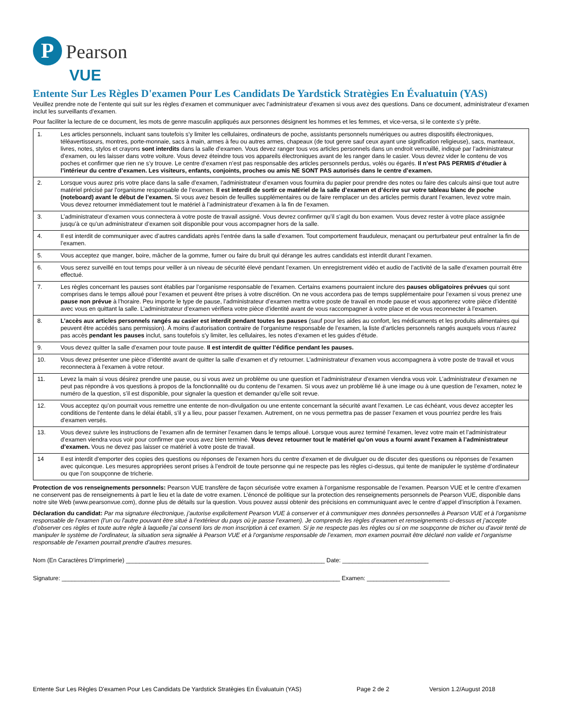P
Pearson
VUE
Entente Sur Les Règles D'examen Pour Les Candidats De Yardstick Stratègies En Évaluatuin (YAS)
Veuillez prendre note de l’entente qui suit sur les règles d’examen et communiquer avec l’administrateur d’examen si vous avez des questions. Dans ce document, administrateur d’examen inclut les surveillants d’examen.
Pour faciliter la lecture de ce document, les mots de genre masculin appliqués aux personnes désignent les hommes et les femmes, et vice-versa, si le contexte s’y prête.
| 1. | Les articles personnels, incluant sans toutefois s’y limiter les cellulaires, ordinateurs de poche, assistants personnels numériques ou autres dispositifs électroniques, téléavertisseurs, montres, porte-monnaie, sacs à main, armes à feu ou autres armes, chapeaux (de tout genre sauf ceux ayant une signification religieuse), sacs, manteaux, livres, notes, stylos et crayons sont interdits dans la salle d’examen. Vous devez ranger tous vos articles personnels dans un endroit verrouillé, indiqué par l’administrateur d’examen, ou les laisser dans votre voiture. Vous devez éteindre tous vos appareils électroniques avant de les ranger dans le casier. Vous devrez vider le contenu de vos poches et confirmer que rien ne s’y trouve. Le centre d’examen n’est pas responsable des articles personnels perdus, volés ou égarés. Il n’est PAS PERMIS d’étudier à l’intérieur du centre d’examen. Les visiteurs, enfants, conjoints, proches ou amis NE SONT PAS autorisés dans le centre d’examen. |
| 2. | Lorsque vous aurez pris votre place dans la salle d’examen, l’administrateur d’examen vous fournira du papier pour prendre des notes ou faire des calculs ainsi que tout autre matériel précisé par l’organisme responsable de l’examen. Il est interdit de sortir ce matériel de la salle d’examen et d’écrire sur votre tableau blanc de poche (noteboard) avant le début de l’examen. Si vous avez besoin de feuilles supplémentaires ou de faire remplacer un des articles permis durant l’examen, levez votre main. Vous devez retourner immédiatement tout le matériel à l’administrateur d’examen à la fin de l’examen. |
| 3. | L’administrateur d’examen vous connectera à votre poste de travail assigné. Vous devrez confirmer qu’il s’agit du bon examen. Vous devez rester à votre place assignée jusqu’à ce qu’un administrateur d’examen soit disponible pour vous accompagner hors de la salle. |
| 4. | Il est interdit de communiquer avec d’autres candidats après l’entrée dans la salle d’examen. Tout comportement frauduleux, menaçant ou perturbateur peut entraîner la fin de l’examen. |
| 5. | Vous acceptez que manger, boire, mâcher de la gomme, fumer ou faire du bruit qui dérange les autres candidats est interdit durant l’examen. |
| 6. | Vous serez surveillé en tout temps pour veiller à un niveau de sécurité élevé pendant l’examen. Un enregistrement vidéo et audio de l’activité de la salle d’examen pourrait être effectué. |
| 7. | Les règles concernant les pauses sont établies par l’organisme responsable de l’examen. Certains examens pourraient inclure des pauses obligatoires prévues qui sont comprises dans le temps alloué pour l’examen et peuvent être prises à votre discrétion. On ne vous accordera pas de temps supplémentaire pour l’examen si vous prenez une pause non prévue à l’horaire. Peu importe le type de pause, l’administrateur d’examen mettra votre poste de travail en mode pause et vous apporterez votre pièce d’identité avec vous en quittant la salle. L’administrateur d’examen vérifiera votre pièce d’identité avant de vous raccompagner à votre place et de vous reconnecter à l’examen. |
| 8. | L’accès aux articles personnels rangés au casier est interdit pendant toutes les pauses (sauf pour les aides au confort, les médicaments et les produits alimentaires qui peuvent être accédés sans permission). À moins d’autorisation contraire de l’organisme responsable de l’examen, la liste d’articles personnels rangés auxquels vous n’aurez pas accès pendant les pauses inclut, sans toutefois s’y limiter, les cellulaires, les notes d’examen et les guides d’étude. |
| 9. | Vous devez quitter la salle d’examen pour toute pause. Il est interdit de quitter l’édifice pendant les pauses. |
| 10. | Vous devez présenter une pièce d’identité avant de quitter la salle d’examen et d’y retourner. L’administrateur d’examen vous accompagnera à votre poste de travail et vous reconnectera à l’examen à votre retour. |
| 11. | Levez la main si vous désirez prendre une pause, ou si vous avez un problème ou une question et l’administrateur d’examen viendra vous voir. L’administrateur d’examen ne peut pas répondre à vos questions à propos de la fonctionnalité ou du contenu de l’examen. Si vous avez un problème lié à une image ou à une question de l’examen, notez le numéro de la question, s’il est disponible, pour signaler la question et demander qu’elle soit revue. |
| 12. | Vous acceptez qu’on pourrait vous remettre une entente de non-divulgation ou une entente concernant la sécurité avant l’examen. Le cas échéant, vous devez accepter les conditions de l’entente dans le délai établi, s’il y a lieu, pour passer l’examen. Autrement, on ne vous permettra pas de passer l’examen et vous pourriez perdre les frais d’examen versés. |
| 13. | Vous devez suivre les instructions de l’examen afin de terminer l’examen dans le temps alloué. Lorsque vous aurez terminé l’examen, levez votre main et l’administrateur d’examen viendra vous voir pour confirmer que vous avez bien terminé. Vous devez retourner tout le matériel qu’on vous a fourni avant l’examen à l’administrateur d’examen. Vous ne devez pas laisser ce matériel à votre poste de travail. |
| 14 | Il est interdit d’emporter des copies des questions ou réponses de l’examen hors du centre d’examen et de divulguer ou de discuter des questions ou réponses de l’examen avec quiconque. Les mesures appropriées seront prises à l’endroit de toute personne qui ne respecte pas les règles ci-dessus, qui tente de manipuler le système d’ordinateur ou que l’on soupçonne de tricherie. |
Protection de vos renseignements personnels: Pearson VUE transfère de façon sécurisée votre examen à l’organisme responsable de l’examen. Pearson VUE et le centre d’examen ne conservent pas de renseignements à part le lieu et la date de votre examen. L’énoncé de politique sur la protection des renseignements personnels de Pearson VUE, disponible dans notre site Web (www.pearsonvue.com), donne plus de détails sur la question. Vous pouvez aussi obtenir des précisions en communiquant avec le centre d’appel d’inscription à l’examen.
Déclaration du candidat: Par ma signature électronique, j’autorise explicitement Pearson VUE à conserver et à communiquer mes données personnelles à Pearson VUE et à l’organisme responsable de l’examen (l’un ou l’autre pouvant être situé à l’extérieur du pays où je passe l’examen). Je comprends les règles d’examen et renseignements ci-dessus et j’accepte d’observer ces règles et toute autre règle à laquelle j’ai consenti lors de mon inscription à cet examen. Si je ne respecte pas les règles ou si on me soupçonne de tricher ou d’avoir tenté de manipuler le système de l’ordinateur, la situation sera signalée à Pearson VUE et à l’organisme responsable de l’examen, mon examen pourrait être déclaré non valide et l’organisme responsable de l’examen pourrait prendre d’autres mesures.
Nom (En Caractères D’imprimerie) ____________________________________________________________ Date: __________________________
Signature: ____________________________________________________________________________________ Examen: _________________________
Entente Sur Les Règles D'examen Pour Les Candidats De Yardstick Stratègies En Évaluatuin (YAS) Page 2 de 2 Version 1.2/August 2018